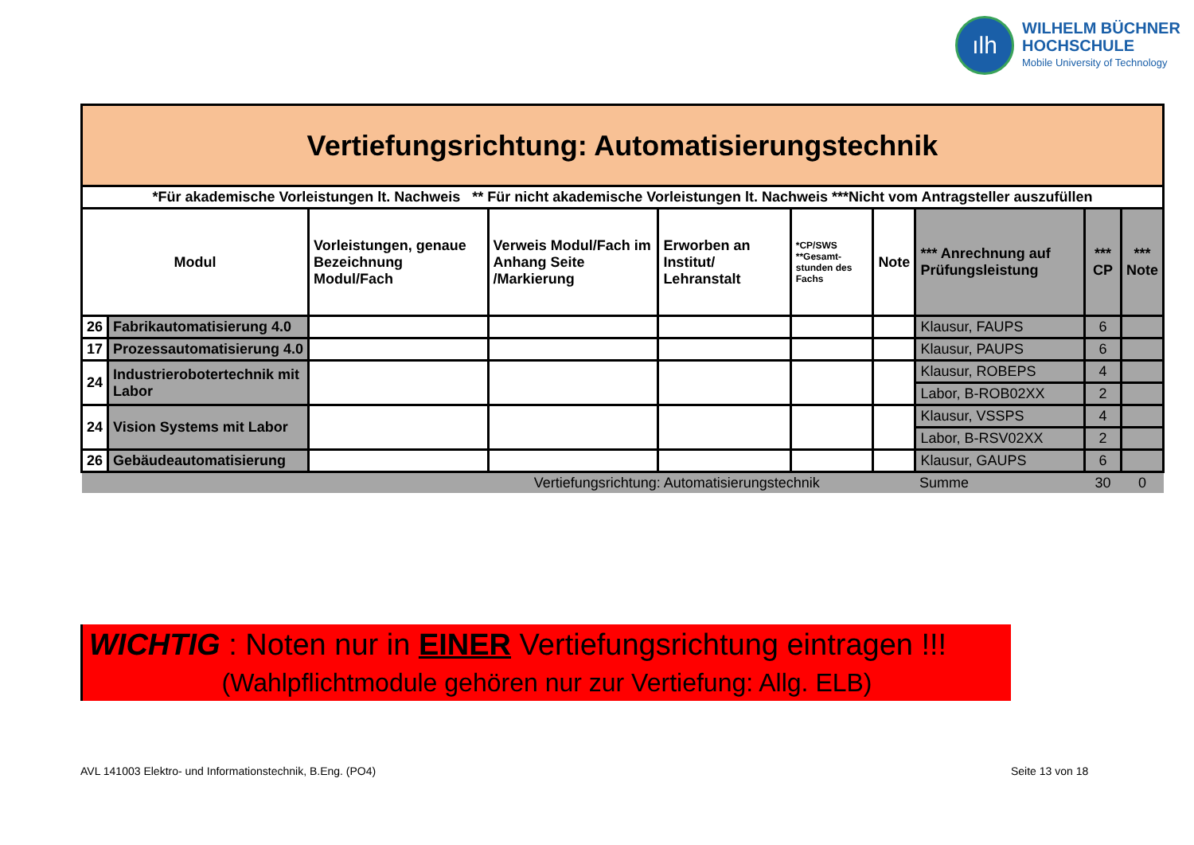ılh
WILHELM BÜCHNER
HOCHSCHULE
Mobile University of Technology
| Vertiefungsrichtung: Automatisierungstechnik | | | | | | | | | |
| --- | --- | --- | --- | --- | --- | --- | --- | --- | --- |
| *Für akademische Vorleistungen lt. Nachweis ** Für nicht akademische Vorleistungen lt. Nachweis ***Nicht vom Antragsteller auszufüllen | | | | | | | | | |
| Modul | | Vorleistungen, genaue Bezeichnung Modul/Fach | Verweis Modul/Fach im Anhang Seite /Markierung | Erworben an Institut/ Lehranstalt | *CP/SWS **Gesamt-stunden des Fachs | Note | *** Anrechnung auf Prüfungsleistung | *** CP | *** Note |
| 26 | Fabrikautomatisierung 4.0 | | | | | | Klausur, FAUPS | 6 | |
| 17 | Prozessautomatisierung 4.0 | | | | | | Klausur, PAUPS | 6 | |
| 24 | Industrierobotertechnik mit Labor | | | | | | Klausur, ROBEPS | 4 | |
| | | | | | | | Labor, B-ROB02XX | 2 | |
| 24 | Vision Systems mit Labor | | | | | | Klausur, VSSPS | 4 | |
| | | | | | | | Labor, B-RSV02XX | 2 | |
| 26 | Gebäudeautomatisierung | | | | | | Klausur, GAUPS | 6 | |
| Vertiefungsrichtung: Automatisierungstechnik | | | | | | | Summe | 30 | 0 |
WICHTIG : Noten nur in EINER Vertiefungsrichtung eintragen !!!
(Wahlpflichtmodule gehören nur zur Vertiefung: Allg. ELB)
AVL 141003 Elektro- und Informationstechnik, B.Eng. (PO4)
Seite 13 von 18